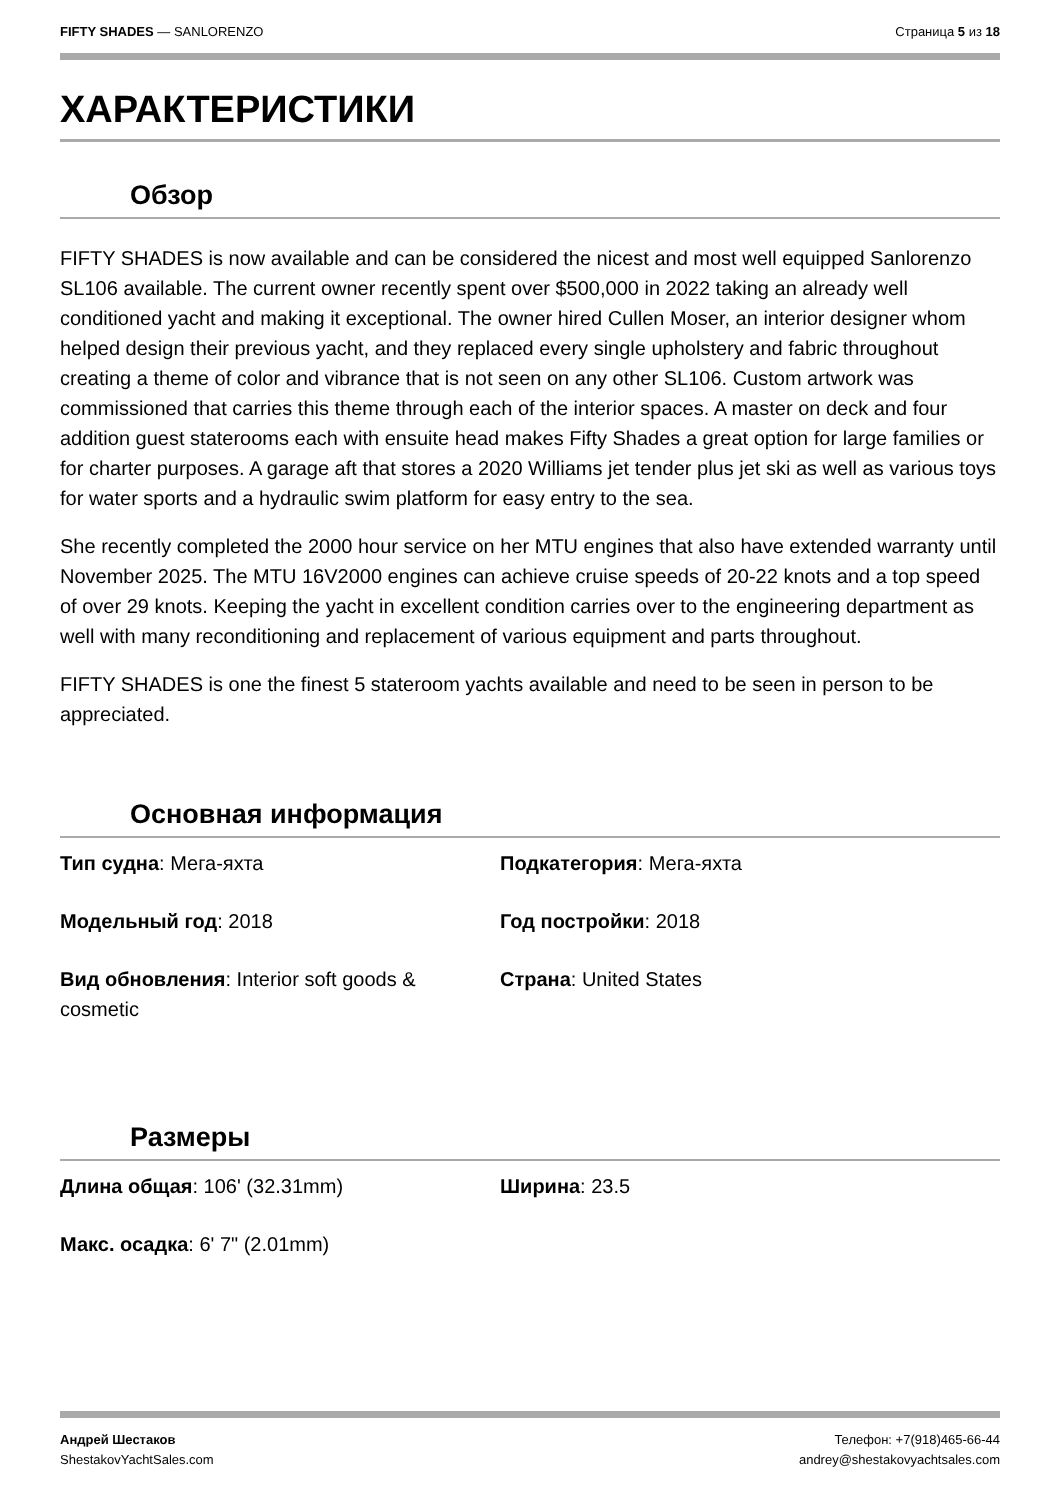FIFTY SHADES — SANLORENZO Страница 5 из 18
ХАРАКТЕРИСТИКИ
Обзор
FIFTY SHADES is now available and can be considered the nicest and most well equipped Sanlorenzo SL106 available. The current owner recently spent over $500,000 in 2022 taking an already well conditioned yacht and making it exceptional. The owner hired Cullen Moser, an interior designer whom helped design their previous yacht, and they replaced every single upholstery and fabric throughout creating a theme of color and vibrance that is not seen on any other SL106. Custom artwork was commissioned that carries this theme through each of the interior spaces. A master on deck and four addition guest staterooms each with ensuite head makes Fifty Shades a great option for large families or for charter purposes. A garage aft that stores a 2020 Williams jet tender plus jet ski as well as various toys for water sports and a hydraulic swim platform for easy entry to the sea.
She recently completed the 2000 hour service on her MTU engines that also have extended warranty until November 2025. The MTU 16V2000 engines can achieve cruise speeds of 20-22 knots and a top speed of over 29 knots. Keeping the yacht in excellent condition carries over to the engineering department as well with many reconditioning and replacement of various equipment and parts throughout.
FIFTY SHADES is one the finest 5 stateroom yachts available and need to be seen in person to be appreciated.
Основная информация
Тип судна: Мега-яхта
Подкатегория: Мега-яхта
Модельный год: 2018
Год постройки: 2018
Вид обновления: Interior soft goods & cosmetic
Страна: United States
Размеры
Длина общая: 106' (32.31mm)
Ширина: 23.5
Макс. осадка: 6' 7" (2.01mm)
Андрей Шестаков
ShestakovYachtSales.com
Телефон: +7(918)465-66-44
andrey@shestakovyachtsales.com